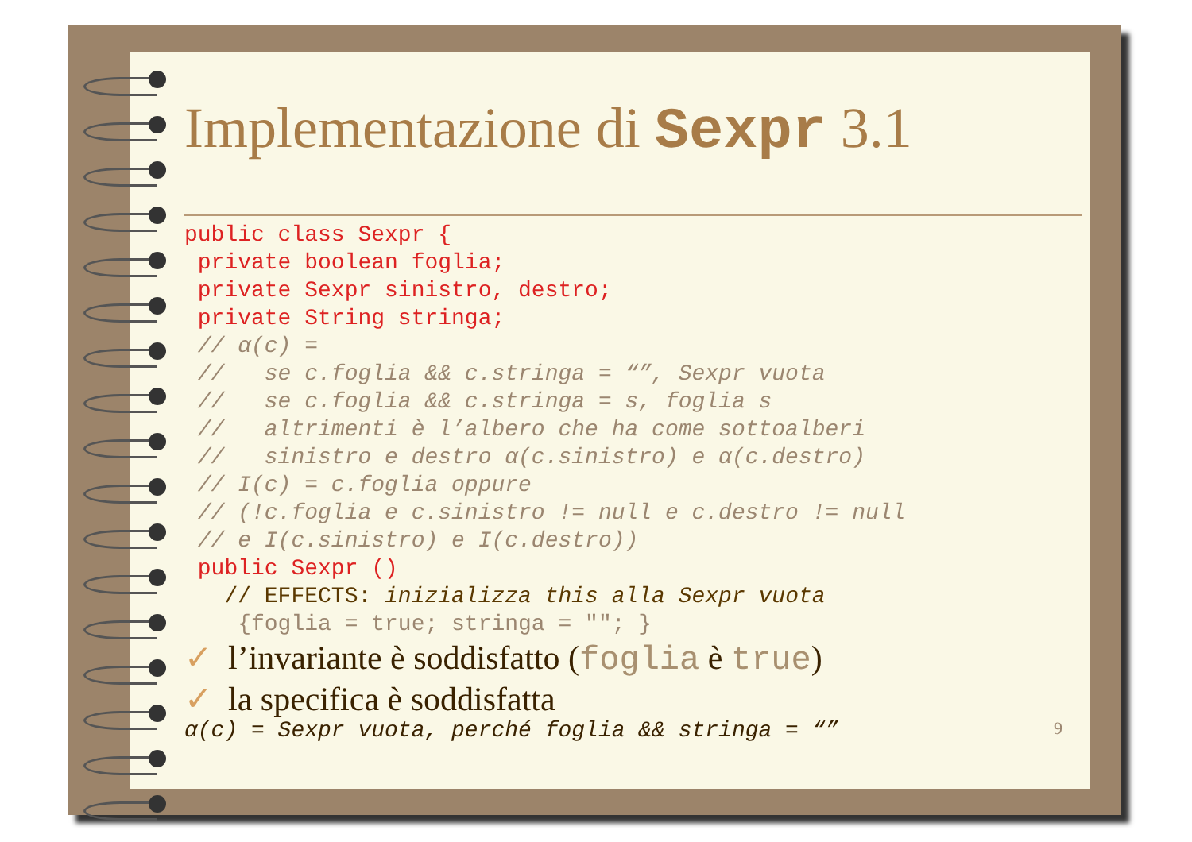Implementazione di Sexpr 3.1
public class Sexpr {
 private boolean foglia;
 private Sexpr sinistro, destro;
 private String stringa;
 // α(c) =
 //   se c.foglia && c.stringa = “”, Sexpr vuota
 //   se c.foglia && c.stringa = s, foglia s
 //   altrimenti è l’albero che ha come sottoalberi
 //   sinistro e destro α(c.sinistro) e α(c.destro)
 // I(c) = c.foglia oppure
 // (!c.foglia e c.sinistro != null e c.destro != null
 // e I(c.sinistro) e I(c.destro))
 public Sexpr ()
   // EFFECTS: inizializza this alla Sexpr vuota
    {foglia = true; stringa = ""; }
✓ l’invariante è soddisfatto (foglia è true)
✓ la specifica è soddisfatta
α(c) = Sexpr vuota, perché foglia && stringa = “” 9